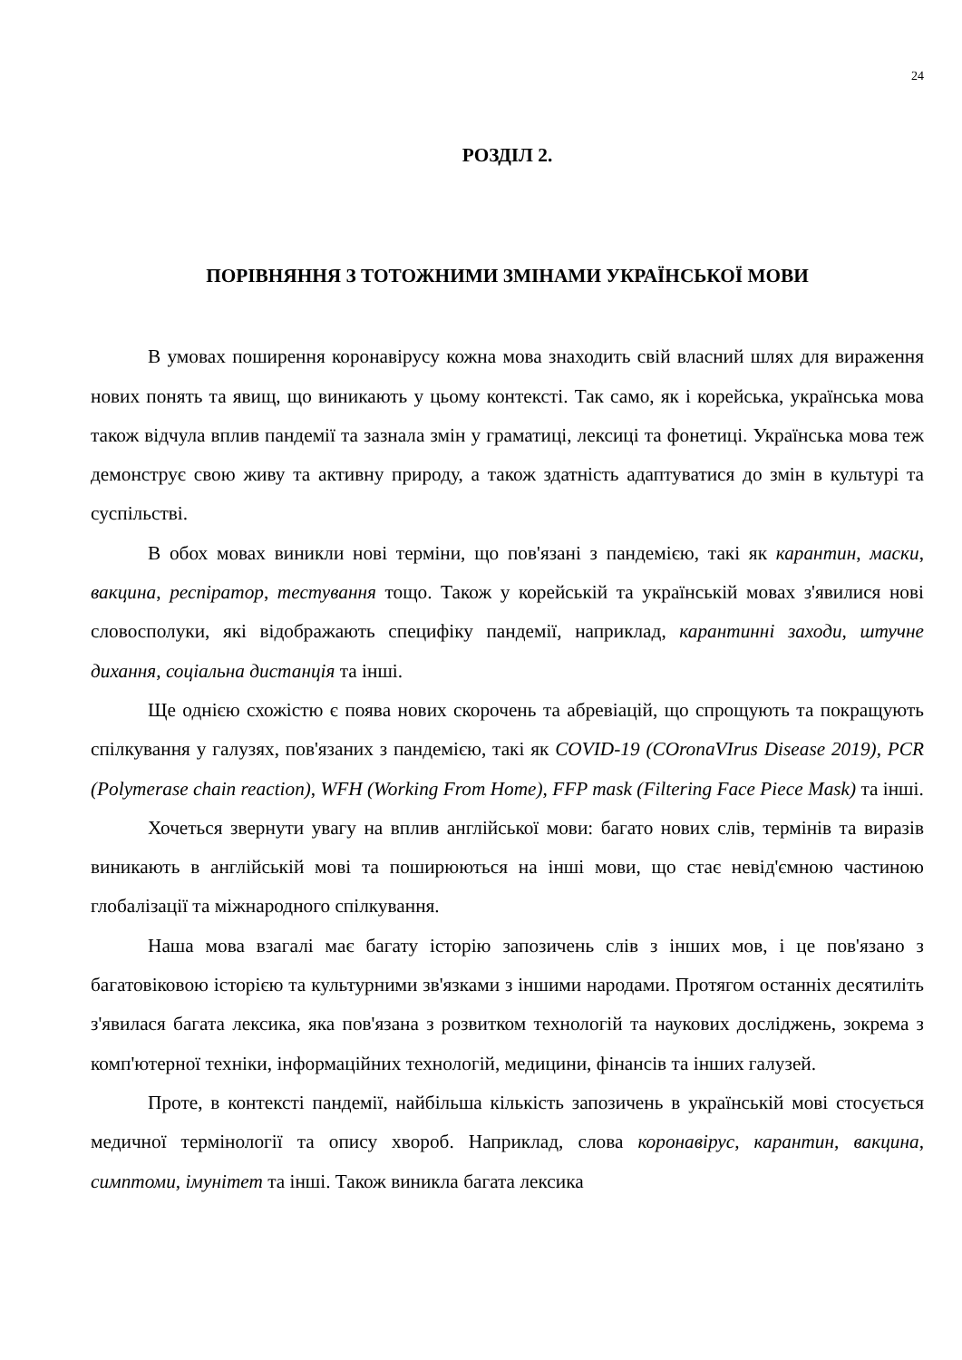24
РОЗДІЛ 2.
ПОРІВНЯННЯ З ТОТОЖНИМИ ЗМІНАМИ УКРАЇНСЬКОЇ МОВИ
В умовах поширення коронавірусу кожна мова знаходить свій власний шлях для вираження нових понять та явищ, що виникають у цьому контексті. Так само, як і корейська, українська мова також відчула вплив пандемії та зазнала змін у граматиці, лексиці та фонетиці. Українська мова теж демонструє свою живу та активну природу, а також здатність адаптуватися до змін в культурі та суспільстві.
В обох мовах виникли нові терміни, що пов'язані з пандемією, такі як карантин, маски, вакцина, респіратор, тестування тощо. Також у корейській та українській мовах з'явилися нові словосполуки, які відображають специфіку пандемії, наприклад, карантинні заходи, штучне дихання, соціальна дистанція та інші.
Ще однією схожістю є поява нових скорочень та абревіацій, що спрощують та покращують спілкування у галузях, пов'язаних з пандемією, такі як COVID-19 (COronaVIrus Disease 2019), PCR (Polymerase chain reaction), WFH (Working From Home), FFP mask (Filtering Face Piece Mask) та інші.
Хочеться звернути увагу на вплив англійської мови: багато нових слів, термінів та виразів виникають в англійській мові та поширюються на інші мови, що стає невід'ємною частиною глобалізації та міжнародного спілкування.
Наша мова взагалі має багату історію запозичень слів з інших мов, і це пов'язано з багатовіковою історією та культурними зв'язками з іншими народами. Протягом останніх десятиліть з'явилася багата лексика, яка пов'язана з розвитком технологій та наукових досліджень, зокрема з комп'ютерної техніки, інформаційних технологій, медицини, фінансів та інших галузей.
Проте, в контексті пандемії, найбільша кількість запозичень в українській мові стосується медичної термінології та опису хвороб. Наприклад, слова коронавірус, карантин, вакцина, симптоми, імунітет та інші. Також виникла багата лексика